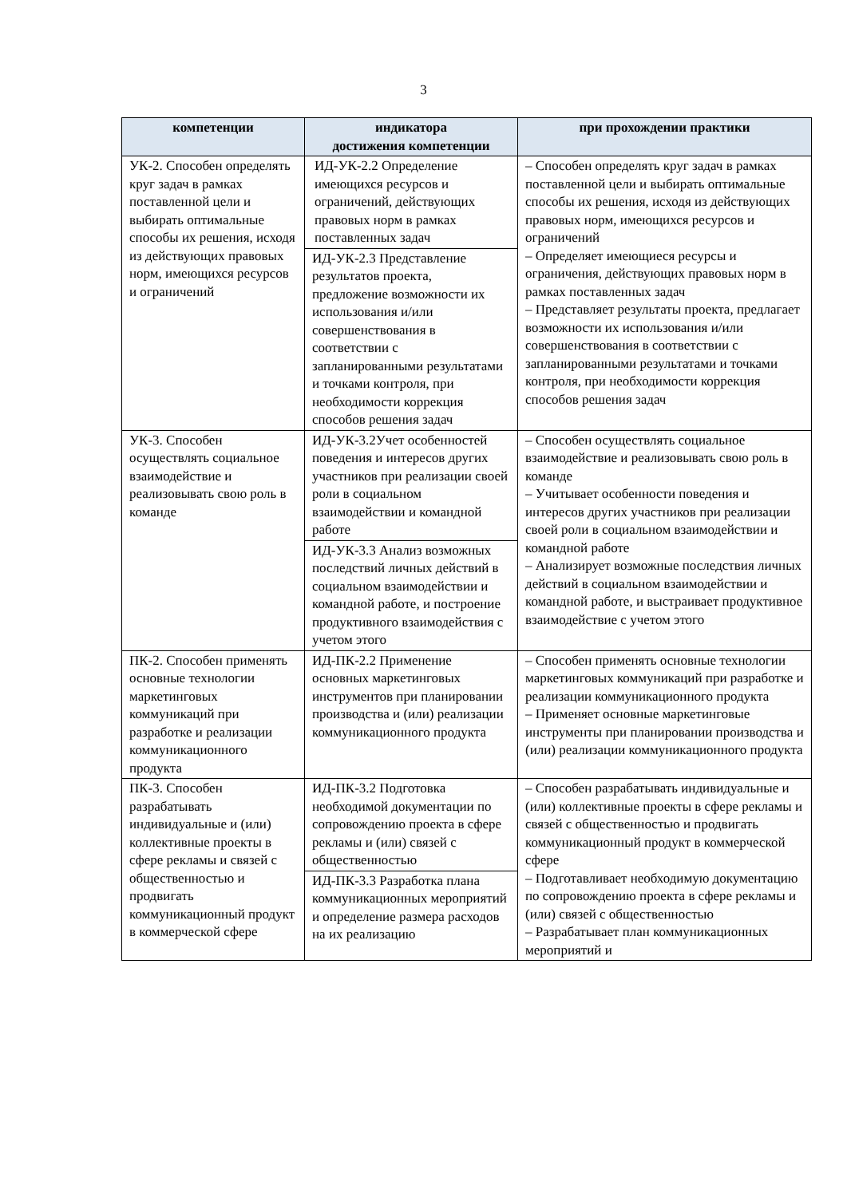3
| компетенции | индикатора достижения компетенции | при прохождении практики |
| --- | --- | --- |
| УК-2. Способен определять круг задач в рамках поставленной цели и выбирать оптимальные способы их решения, исходя из действующих правовых норм, имеющихся ресурсов и ограничений | ИД-УК-2.2 Определение имеющихся ресурсов и ограничений, действующих правовых норм в рамках поставленных задач ИД-УК-2.3 Представление результатов проекта, предложение возможности их использования и/или совершенствования в соответствии с запланированными результатами и точками контроля, при необходимости коррекция способов решения задач | – Способен определять круг задач в рамках поставленной цели и выбирать оптимальные способы их решения, исходя из действующих правовых норм, имеющихся ресурсов и ограничений – Определяет имеющиеся ресурсы и ограничения, действующих правовых норм в рамках поставленных задач – Представляет результаты проекта, предлагает возможности их использования и/или совершенствования в соответствии с запланированными результатами и точками контроля, при необходимости коррекция способов решения задач |
| УК-3. Способен осуществлять социальное взаимодействие и реализовывать свою роль в команде | ИД-УК-3.2Учет особенностей поведения и интересов других участников при реализации своей роли в социальном взаимодействии и командной работе ИД-УК-3.3 Анализ возможных последствий личных действий в социальном взаимодействии и командной работе, и построение продуктивного взаимодействия с учетом этого | – Способен осуществлять социальное взаимодействие и реализовывать свою роль в команде – Учитывает особенности поведения и интересов других участников при реализации своей роли в социальном взаимодействии и командной работе – Анализирует возможные последствия личных действий в социальном взаимодействии и командной работе, и выстраивает продуктивное взаимодействие с учетом этого |
| ПК-2. Способен применять основные технологии маркетинговых коммуникаций при разработке и реализации коммуникационного продукта | ИД-ПК-2.2 Применение основных маркетинговых инструментов при планировании производства и (или) реализации коммуникационного продукта | – Способен применять основные технологии маркетинговых коммуникаций при разработке и реализации коммуникационного продукта – Применяет основные маркетинговые инструменты при планировании производства и (или) реализации коммуникационного продукта |
| ПК-3. Способен разрабатывать индивидуальные и (или) коллективные проекты в сфере рекламы и связей с общественностью и продвигать коммуникационный продукт в коммерческой сфере | ИД-ПК-3.2 Подготовка необходимой документации по сопровождению проекта в сфере рекламы и (или) связей с общественностью ИД-ПК-3.3 Разработка плана коммуникационных мероприятий и определение размера расходов на их реализацию | – Способен разрабатывать индивидуальные и (или) коллективные проекты в сфере рекламы и связей с общественностью и продвигать коммуникационный продукт в коммерческой сфере – Подготавливает необходимую документацию по сопровождению проекта в сфере рекламы и (или) связей с общественностью – Разрабатывает план коммуникационных мероприятий и |